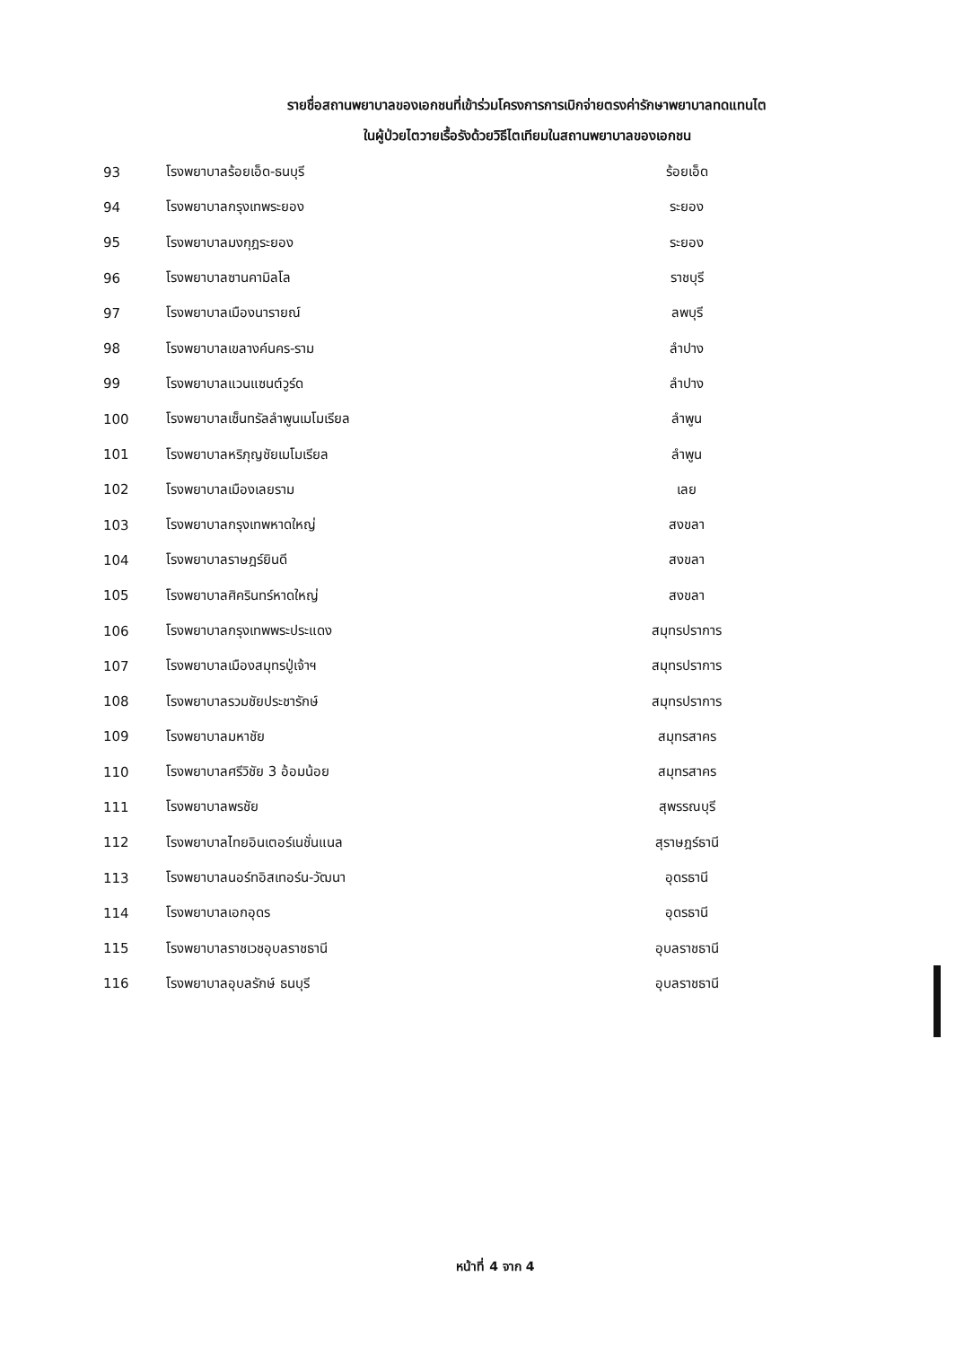รายชื่อสถานพยาบาลของเอกชนที่เข้าร่วมโครงการการเบิกจ่ายตรงค่ารักษาพยาบาลทดแทนไต
ในผู้ป่วยไตวายเรื้อรังด้วยวิธีไตเทียมในสถานพยาบาลของเอกชน
| 93 | โรงพยาบาลร้อยเอ็ด-ธนบุรี | ร้อยเอ็ด |
| 94 | โรงพยาบาลกรุงเทพระยอง | ระยอง |
| 95 | โรงพยาบาลมงกุฎระยอง | ระยอง |
| 96 | โรงพยาบาลซานคามิลโล | ราชบุรี |
| 97 | โรงพยาบาลเมืองนารายณ์ | ลพบุรี |
| 98 | โรงพยาบาลเขลางค์นคร-ราม | ลำปาง |
| 99 | โรงพยาบาลแวนแซนต์วูร์ด | ลำปาง |
| 100 | โรงพยาบาลเซ็นทรัลลำพูนเมโมเรียล | ลำพูน |
| 101 | โรงพยาบาลหริภุญชัยเมโมเรียล | ลำพูน |
| 102 | โรงพยาบาลเมืองเลยราม | เลย |
| 103 | โรงพยาบาลกรุงเทพหาดใหญ่ | สงขลา |
| 104 | โรงพยาบาลราษฎร์ยินดี | สงขลา |
| 105 | โรงพยาบาลศิครินทร์หาดใหญ่ | สงขลา |
| 106 | โรงพยาบาลกรุงเทพพระประแดง | สมุทรปราการ |
| 107 | โรงพยาบาลเมืองสมุทรปู่เจ้าฯ | สมุทรปราการ |
| 108 | โรงพยาบาลรวมชัยประชารักษ์ | สมุทรปราการ |
| 109 | โรงพยาบาลมหาชัย | สมุทรสาคร |
| 110 | โรงพยาบาลศรีวิชัย 3 อ้อมน้อย | สมุทรสาคร |
| 111 | โรงพยาบาลพรชัย | สุพรรณบุรี |
| 112 | โรงพยาบาลไทยอินเตอร์เนชั่นแนล | สุราษฎร์ธานี |
| 113 | โรงพยาบาลนอร์ทอิสเทอร์น-วัฒนา | อุดรธานี |
| 114 | โรงพยาบาลเอกอุดร | อุดรธานี |
| 115 | โรงพยาบาลราชเวชอุบลราชธานี | อุบลราชธานี |
| 116 | โรงพยาบาลอุบลรักษ์ ธนบุรี | อุบลราชธานี |
หน้าที่ 4 จาก 4